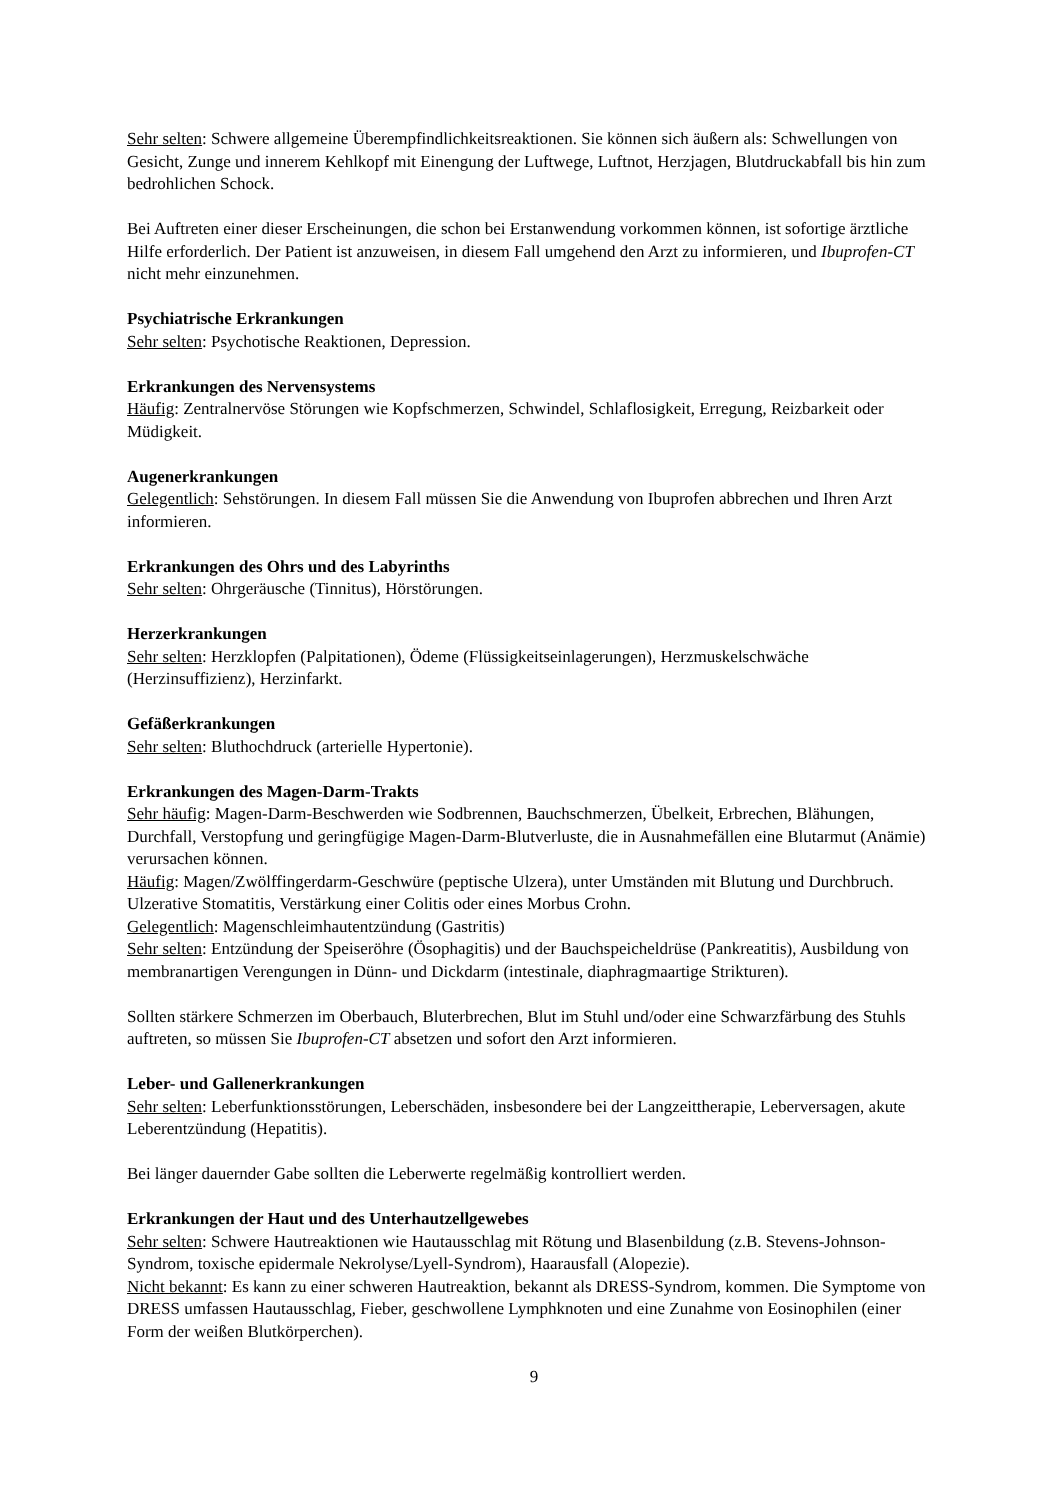Sehr selten: Schwere allgemeine Überempfindlichkeitsreaktionen. Sie können sich äußern als: Schwellungen von Gesicht, Zunge und innerem Kehlkopf mit Einengung der Luftwege, Luftnot, Herzjagen, Blutdruckabfall bis hin zum bedrohlichen Schock.
Bei Auftreten einer dieser Erscheinungen, die schon bei Erstanwendung vorkommen können, ist sofortige ärztliche Hilfe erforderlich. Der Patient ist anzuweisen, in diesem Fall umgehend den Arzt zu informieren, und Ibuprofen-CT nicht mehr einzunehmen.
Psychiatrische Erkrankungen
Sehr selten: Psychotische Reaktionen, Depression.
Erkrankungen des Nervensystems
Häufig: Zentralnervöse Störungen wie Kopfschmerzen, Schwindel, Schlaflosigkeit, Erregung, Reizbarkeit oder Müdigkeit.
Augenerkrankungen
Gelegentlich: Sehstörungen. In diesem Fall müssen Sie die Anwendung von Ibuprofen abbrechen und Ihren Arzt informieren.
Erkrankungen des Ohrs und des Labyrinths
Sehr selten: Ohrgeräusche (Tinnitus), Hörstörungen.
Herzerkrankungen
Sehr selten: Herzklopfen (Palpitationen), Ödeme (Flüssigkeitseinlagerungen), Herzmuskelschwäche (Herzinsuffizienz), Herzinfarkt.
Gefäßerkrankungen
Sehr selten: Bluthochdruck (arterielle Hypertonie).
Erkrankungen des Magen-Darm-Trakts
Sehr häufig: Magen-Darm-Beschwerden wie Sodbrennen, Bauchschmerzen, Übelkeit, Erbrechen, Blähungen, Durchfall, Verstopfung und geringfügige Magen-Darm-Blutverluste, die in Ausnahmefällen eine Blutarmut (Anämie) verursachen können.
Häufig: Magen/Zwölffingerdarm-Geschwüre (peptische Ulzera), unter Umständen mit Blutung und Durchbruch. Ulzerative Stomatitis, Verstärkung einer Colitis oder eines Morbus Crohn.
Gelegentlich: Magenschleimhautentzündung (Gastritis)
Sehr selten: Entzündung der Speiseröhre (Ösophagitis) und der Bauchspeicheldrüse (Pankreatitis), Ausbildung von membranartigen Verengungen in Dünn- und Dickdarm (intestinale, diaphragmaartige Strikturen).
Sollten stärkere Schmerzen im Oberbauch, Bluterbrechen, Blut im Stuhl und/oder eine Schwarzfärbung des Stuhls auftreten, so müssen Sie Ibuprofen-CT absetzen und sofort den Arzt informieren.
Leber- und Gallenerkrankungen
Sehr selten: Leberfunktionsstörungen, Leberschäden, insbesondere bei der Langzeittherapie, Leberversagen, akute Leberentzündung (Hepatitis).
Bei länger dauernder Gabe sollten die Leberwerte regelmäßig kontrolliert werden.
Erkrankungen der Haut und des Unterhautzellgewebes
Sehr selten: Schwere Hautreaktionen wie Hautausschlag mit Rötung und Blasenbildung (z.B. Stevens-Johnson-Syndrom, toxische epidermale Nekrolyse/Lyell-Syndrom), Haarausfall (Alopezie).
Nicht bekannt: Es kann zu einer schweren Hautreaktion, bekannt als DRESS-Syndrom, kommen. Die Symptome von DRESS umfassen Hautausschlag, Fieber, geschwollene Lymphknoten und eine Zunahme von Eosinophilen (einer Form der weißen Blutkörperchen).
9